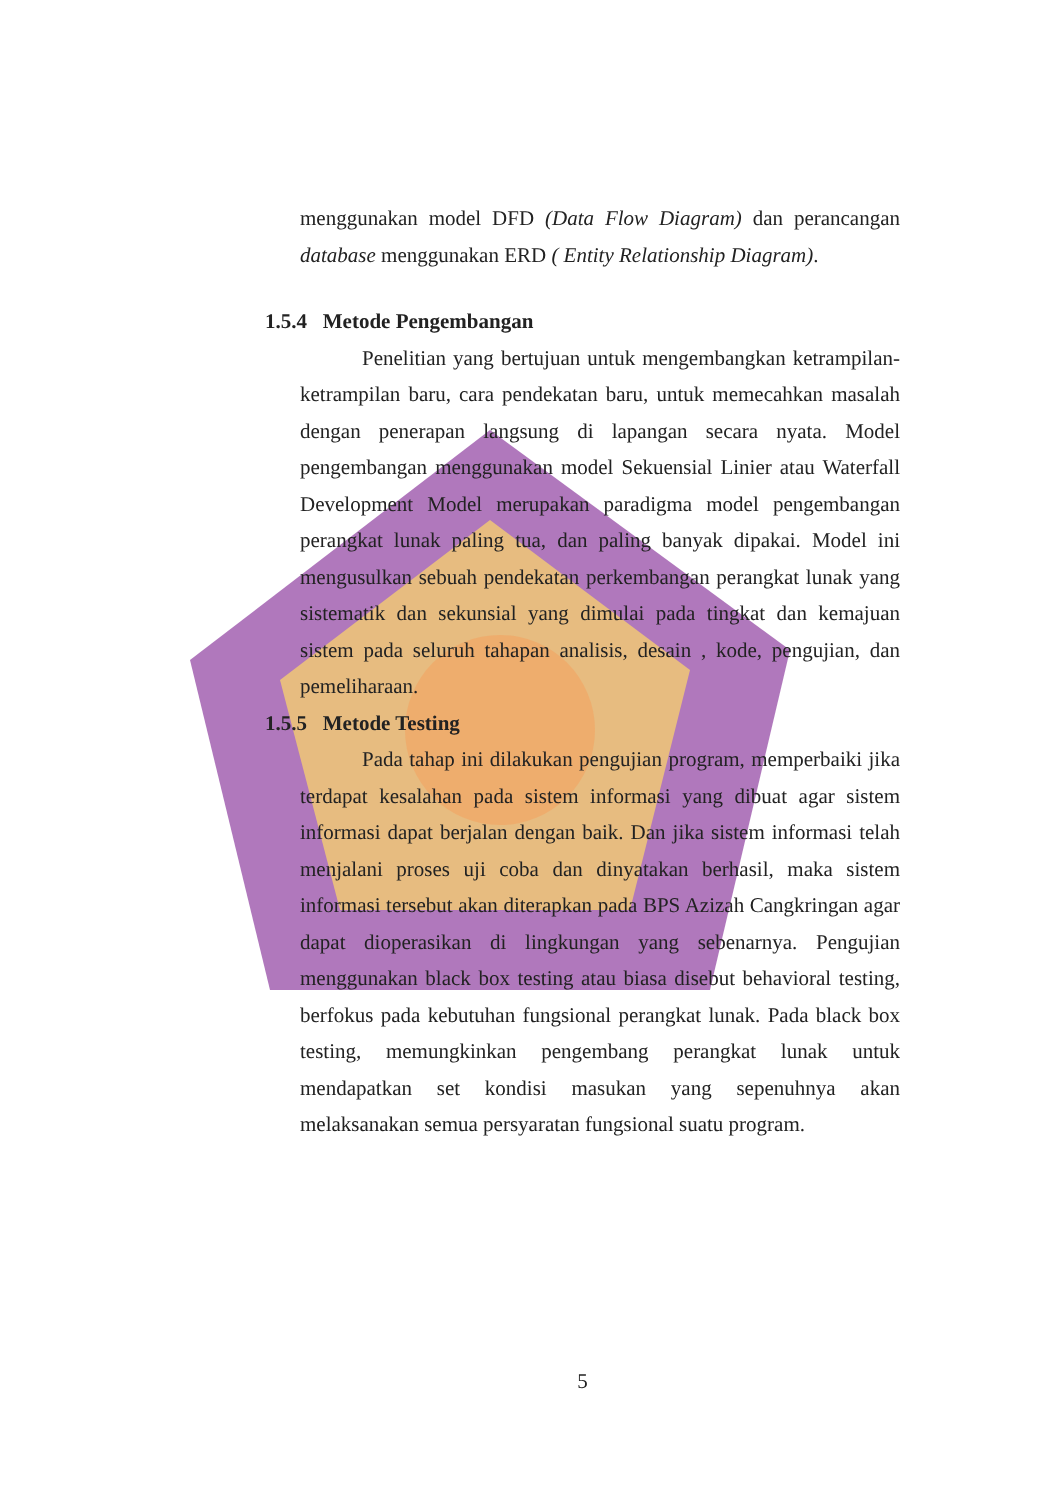menggunakan model DFD (Data Flow Diagram) dan perancangan database menggunakan ERD ( Entity Relationship Diagram).
1.5.4 Metode Pengembangan
Penelitian yang bertujuan untuk mengembangkan ketrampilan-ketrampilan baru, cara pendekatan baru, untuk memecahkan masalah dengan penerapan langsung di lapangan secara nyata. Model pengembangan menggunakan model Sekuensial Linier atau Waterfall Development Model merupakan paradigma model pengembangan perangkat lunak paling tua, dan paling banyak dipakai. Model ini mengusulkan sebuah pendekatan perkembangan perangkat lunak yang sistematik dan sekunsial yang dimulai pada tingkat dan kemajuan sistem pada seluruh tahapan analisis, desain , kode, pengujian, dan pemeliharaan.
1.5.5 Metode Testing
Pada tahap ini dilakukan pengujian program, memperbaiki jika terdapat kesalahan pada sistem informasi yang dibuat agar sistem informasi dapat berjalan dengan baik. Dan jika sistem informasi telah menjalani proses uji coba dan dinyatakan berhasil, maka sistem informasi tersebut akan diterapkan pada BPS Azizah Cangkringan agar dapat dioperasikan di lingkungan yang sebenarnya. Pengujian menggunakan black box testing atau biasa disebut behavioral testing, berfokus pada kebutuhan fungsional perangkat lunak. Pada black box testing, memungkinkan pengembang perangkat lunak untuk mendapatkan set kondisi masukan yang sepenuhnya akan melaksanakan semua persyaratan fungsional suatu program.
5